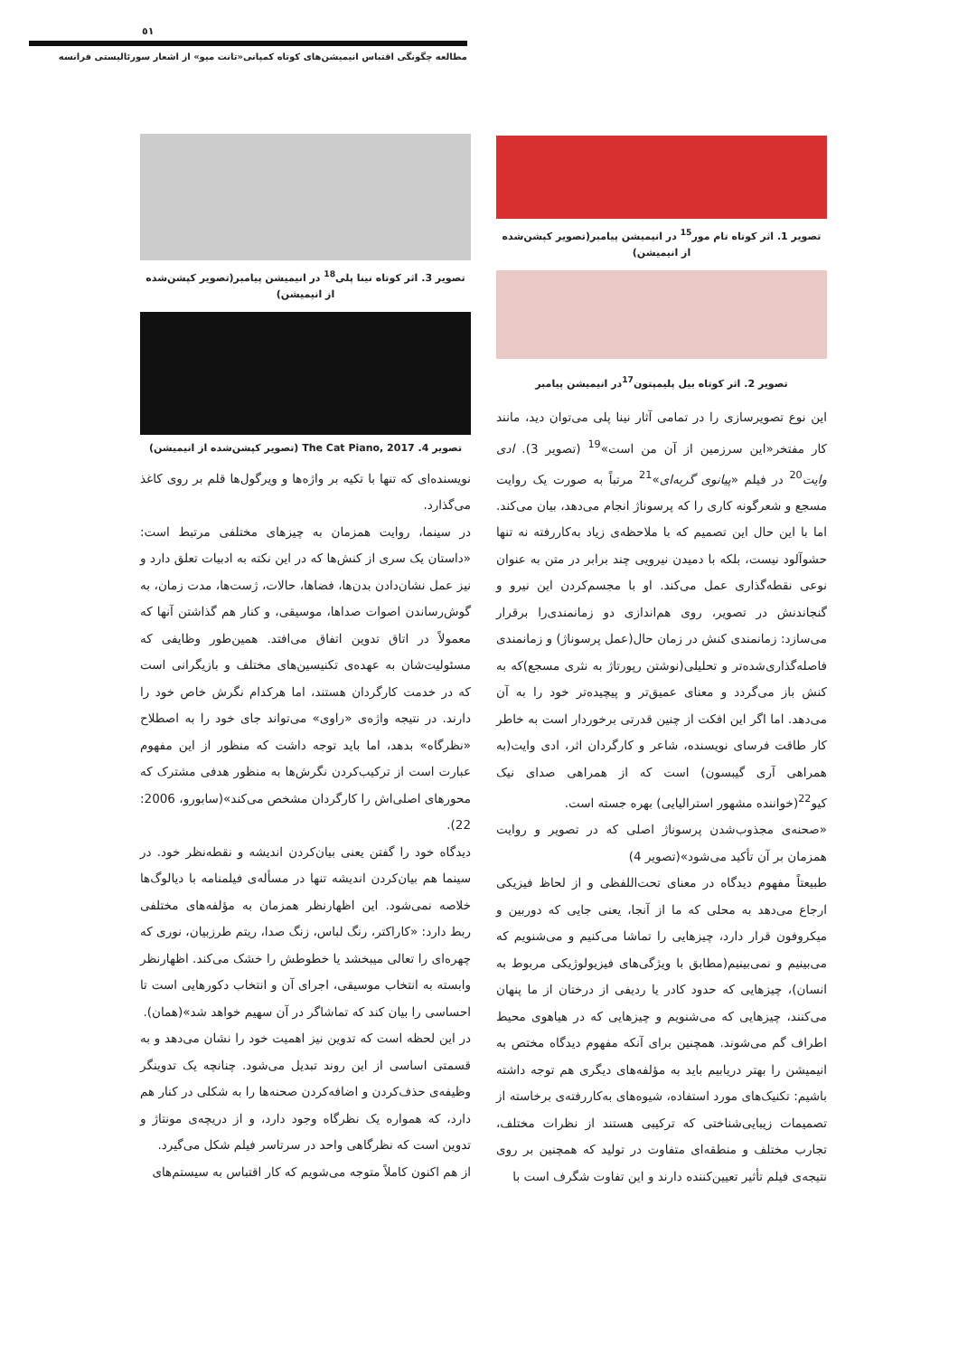٥١
مطالعه چگونگی اقتباس انیمیشن‌های کوتاه کمپانی«تانت میو» از اشعار سورئالیستی فرانسه
تصویر 1. اثر کوتاه تام مور<sup>15</sup> در انیمیشن پیامبر(تصویر کپشن‌شده از انیمیشن)
تصویر 2. اثر کوتاه بیل پلیمپتون<sup>17</sup>در انیمیشن پیامبر
این نوع تصویرسازی را در تمامی آثار نینا پلی می‌توان دید، مانند کار مفتخر«این سرزمین از آن من است»<sup>19</sup> (تصویر 3). ادی وایت<sup>20</sup> در فیلم «پیانوی گربه‌ای»<sup>21</sup> مرتباً به صورت یک روایت مسجع و شعرگونه کاری را که پرسوناژ انجام می‌دهد، بیان می‌کند. اما با این حال این تصمیم که با ملاحظه‌ی زیاد به‌کاررفته نه تنها حشوآلود نیست، بلکه با دمیدن نیرویی چند برابر در متن به عنوان نوعی نقطه‌گذاری عمل می‌کند. او با مجسم‌کردن این نیرو و گنجاندنش در تصویر، روی هم‌اندازی دو زمانمندی‌را برقرار می‌سازد: زمانمندی کنش در زمان حال(عمل پرسوناژ) و زمانمندی فاصله‌گذاری‌شده‌تر و تحلیلی(نوشتن رپورتاژ به نثری مسجع)که به کنش باز می‌گردد و معنای عمیق‌تر و پیچیده‌تر خود را به آن می‌دهد. اما اگر این افکت از چنین قدرتی برخوردار است به خاطر کار طاقت فرسای نویسنده، شاعر و کارگردان اثر، ادی وایت(به همراهی آری گیبسون) است که از همراهی صدای نیک کیو<sup>22</sup>(خواننده مشهور استرالیایی) بهره جسته است.
«صحنه‌ی مجذوب‌شدن پرسوناژ اصلی که در تصویر و روایت همزمان بر آن تأکید می‌شود»(تصویر 4)
طبیعتاً مفهوم دیدگاه در معنای تحت‌اللفظی و از لحاظ فیزیکی ارجاع می‌دهد به محلی که ما از آنجا، یعنی جایی که دوربین و میکروفون قرار دارد، چیزهایی را تماشا می‌کنیم و می‌شنویم که می‌بینیم و نمی‌بینیم(مطابق با ویژگی‌های فیزیولوژیکی مربوط به انسان)، چیزهایی که حدود کادر یا ردیفی از درختان از ما پنهان می‌کنند، چیزهایی که می‌شنویم و چیزهایی که در هیاهوی محیط اطراف گم می‌شوند. همچنین برای آنکه مفهوم دیدگاه مختص به انیمیشن را بهتر دریابیم باید به مؤلفه‌های دیگری هم توجه داشته باشیم: تکنیک‌های مورد استفاده، شیوه‌های به‌کاررفته‌ی برخاسته از تصمیمات زیبایی‌شناختی که ترکیبی هستند از نظرات مختلف، تجارب مختلف و منطقه‌ای متفاوت در تولید که همچنین بر روی نتیجه‌ی فیلم تأثیر تعیین‌کننده دارند و این تفاوت شگرف است با
تصویر 3. اثر کوتاه نینا پلی<sup>18</sup> در انیمیشن پیامبر(تصویر کپشن‌شده از انیمیشن)
تصویر 4. The Cat Piano, 2017 (تصویر کپشن‌شده از انیمیشن)
نویسنده‌ای که تنها با تکیه بر واژه‌ها و ویرگول‌ها قلم بر روی کاغذ می‌گذارد.
در سینما، روایت همزمان به چیزهای مختلفی مرتبط است: «داستان یک سری از کنش‌ها که در این نکته به ادبیات تعلق دارد و نیز عمل نشان‌دادن بدن‌ها، فضاها، حالات، ژست‌ها، مدت زمان، به گوش‌رساندن اصوات صداها، موسیقی، و کنار هم گذاشتن آنها که معمولاً در اتاق تدوین اتفاق می‌افتد. همین‌طور وظایفی که مسئولیت‌شان به عهده‌ی تکنیسین‌های مختلف و بازیگرانی است که در خدمت کارگردان هستند، اما هرکدام نگرش خاص خود را دارند. در نتیجه واژه‌ی «راوی» می‌تواند جای خود را به اصطلاح «نظرگاه» بدهد، اما باید توجه داشت که منظور از این مفهوم عبارت است از ترکیب‌کردن نگرش‌ها به منظور هدفی مشترک که محورهای اصلی‌اش را کارگردان مشخص می‌کند»(سابورو، 2006: 22).
دیدگاه خود را گفتن یعنی بیان‌کردن اندیشه و نقطه‌نظر خود. در سینما هم بیان‌کردن اندیشه تنها در مسأله‌ی فیلمنامه با دیالوگ‌ها خلاصه نمی‌شود. این اظهارنظر همزمان به مؤلفه‌های مختلفی ربط دارد: «کاراکتر، رنگ لباس، زنگ صدا، ریتم طرزبیان، نوری که چهره‌ای را تعالی میبخشد یا خطوطش را خشک می‌کند. اظهارنظر وابسته به انتخاب موسیقی، اجرای آن و انتخاب دکورهایی است تا احساسی را بیان کند که تماشاگر در آن سهیم خواهد شد»(همان).
در این لحظه است که تدوین نیز اهمیت خود را نشان می‌دهد و به قسمتی اساسی از این روند تبدیل می‌شود. چنانچه یک تدوینگر وظیفه‌ی حذف‌کردن و اضافه‌کردن صحنه‌ها را به شکلی در کنار هم دارد، که همواره یک نظرگاه وجود دارد، و از دریچه‌ی مونتاژ و تدوین است که نظرگاهی واحد در سرتاسر فیلم شکل می‌گیرد.
از هم اکنون کاملاً متوجه می‌شویم که کار اقتباس به سیستم‌های